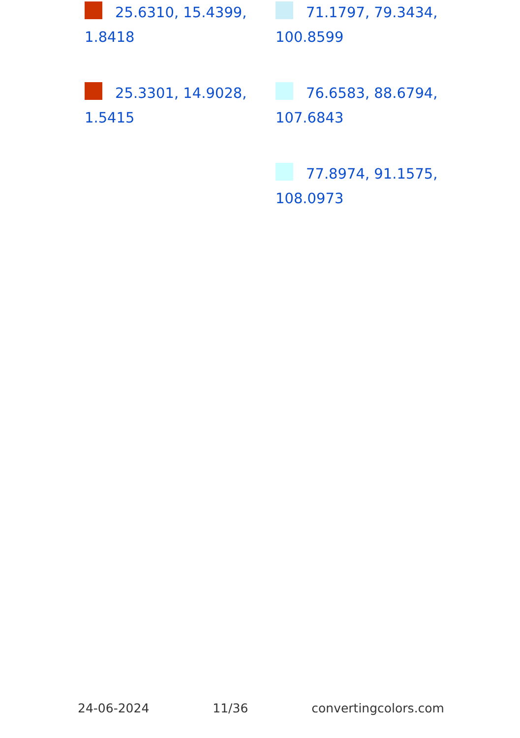25.6310, 15.4399, 1.8418
25.3301, 14.9028, 1.5415
71.1797, 79.3434, 100.8599
76.6583, 88.6794, 107.6843
77.8974, 91.1575, 108.0973
24-06-2024 11/36 convertingcolors.com